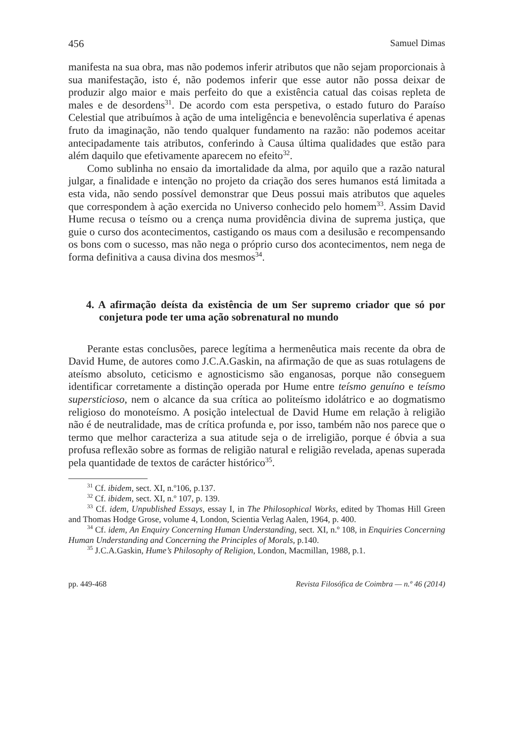456 Samuel Dimas
manifesta na sua obra, mas não podemos inferir atributos que não sejam proporcionais à sua manifestação, isto é, não podemos inferir que esse autor não possa deixar de produzir algo maior e mais perfeito do que a existência catual das coisas repleta de males e de desordens<sup>31</sup>. De acordo com esta perspetiva, o estado futuro do Paraíso Celestial que atribuímos à ação de uma inteligência e benevolência superlativa é apenas fruto da imaginação, não tendo qualquer fundamento na razão: não podemos aceitar antecipadamente tais atributos, conferindo à Causa última qualidades que estão para além daquilo que efetivamente aparecem no efeito<sup>32</sup>.
Como sublinha no ensaio da imortalidade da alma, por aquilo que a razão natural julgar, a finalidade e intenção no projeto da criação dos seres humanos está limitada a esta vida, não sendo possível demonstrar que Deus possui mais atributos que aqueles que correspondem à ação exercida no Universo conhecido pelo homem<sup>33</sup>. Assim David Hume recusa o teísmo ou a crença numa providência divina de suprema justiça, que guie o curso dos acontecimentos, castigando os maus com a desilusão e recompensando os bons com o sucesso, mas não nega o próprio curso dos acontecimentos, nem nega de forma definitiva a causa divina dos mesmos<sup>34</sup>.
4. A afirmação deísta da existência de um Ser supremo criador que só por conjetura pode ter uma ação sobrenatural no mundo
Perante estas conclusões, parece legítima a hermenêutica mais recente da obra de David Hume, de autores como J.C.A.Gaskin, na afirmação de que as suas rotulagens de ateísmo absoluto, ceticismo e agnosticismo são enganosas, porque não conseguem identificar corretamente a distinção operada por Hume entre teísmo genuíno e teísmo supersticioso, nem o alcance da sua crítica ao politeísmo idolátrico e ao dogmatismo religioso do monoteísmo. A posição intelectual de David Hume em relação à religião não é de neutralidade, mas de crítica profunda e, por isso, também não nos parece que o termo que melhor caracteriza a sua atitude seja o de irreligião, porque é óbvia a sua profusa reflexão sobre as formas de religião natural e religião revelada, apenas superada pela quantidade de textos de carácter histórico<sup>35</sup>.
<sup>31</sup> Cf. ibidem, sect. XI, n.º106, p.137.
<sup>32</sup> Cf. ibidem, sect. XI, n.º 107, p. 139.
<sup>33</sup> Cf. idem, Unpublished Essays, essay I, in The Philosophical Works, edited by Thomas Hill Green and Thomas Hodge Grose, volume 4, London, Scientia Verlag Aalen, 1964, p. 400.
<sup>34</sup> Cf. idem, An Enquiry Concerning Human Understanding, sect. XI, n.º 108, in Enquiries Concerning Human Understanding and Concerning the Principles of Morals, p.140.
<sup>35</sup> J.C.A.Gaskin, Hume’s Philosophy of Religion, London, Macmillan, 1988, p.1.
pp. 449-468 Revista Filosófica de Coimbra — n.º 46 (2014)